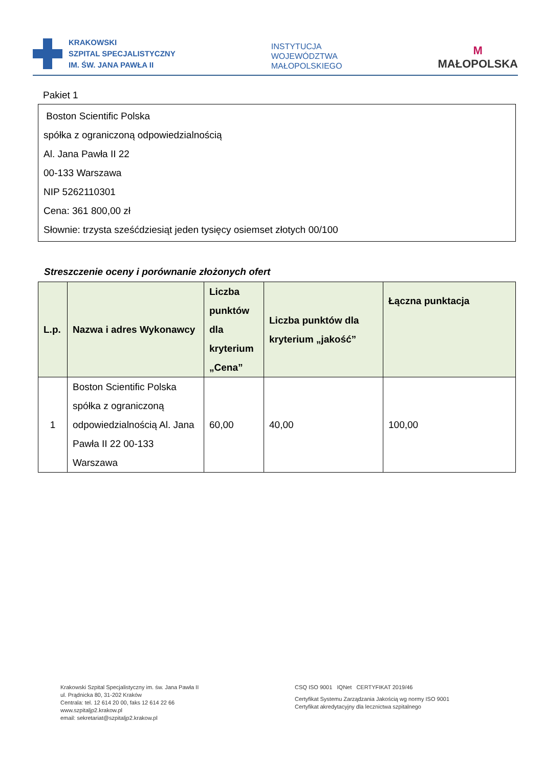KRAKOWSKI
SZPITAL SPECJALISTYCZNY
IM. ŚW. JANA PAWŁA II
INSTYTUCJA
WOJEWÓDZTWA
MAŁOPOLSKIEGO
M
MAŁOPOLSKA
Pakiet 1
Boston Scientific Polska
spółka z ograniczoną odpowiedzialnością
Al. Jana Pawła II 22
00-133 Warszawa
NIP 5262110301
Cena: 361 800,00 zł
Słownie: trzysta sześćdziesiąt jeden tysięcy osiemset złotych 00/100
Streszczenie oceny i porównanie złożonych ofert
| L.p. | Nazwa i adres Wykonawcy | Liczba punktów dla kryterium „Cena” | Liczba punktów dla kryterium „jakość” | Łączna punktacja |
| --- | --- | --- | --- | --- |
| 1 | Boston Scientific Polska spółka z ograniczoną odpowiedzialnością Al. Jana Pawła II 22 00-133 Warszawa | 60,00 | 40,00 | 100,00 |
Krakowski Szpital Specjalistyczny im. św. Jana Pawła II
ul. Prądnicka 80, 31-202 Kraków
Centrala: tel. 12 614 20 00, faks 12 614 22 66
www.szpitaljp2.krakow.pl
email: sekretariat@szpitaljp2.krakow.pl
CSQ ISO 9001 IQNet CERTYFIKAT 2019/46
Certyfikat Systemu Zarządzania Jakością wg normy ISO 9001
Certyfikat akredytacyjny dla lecznictwa szpitalnego